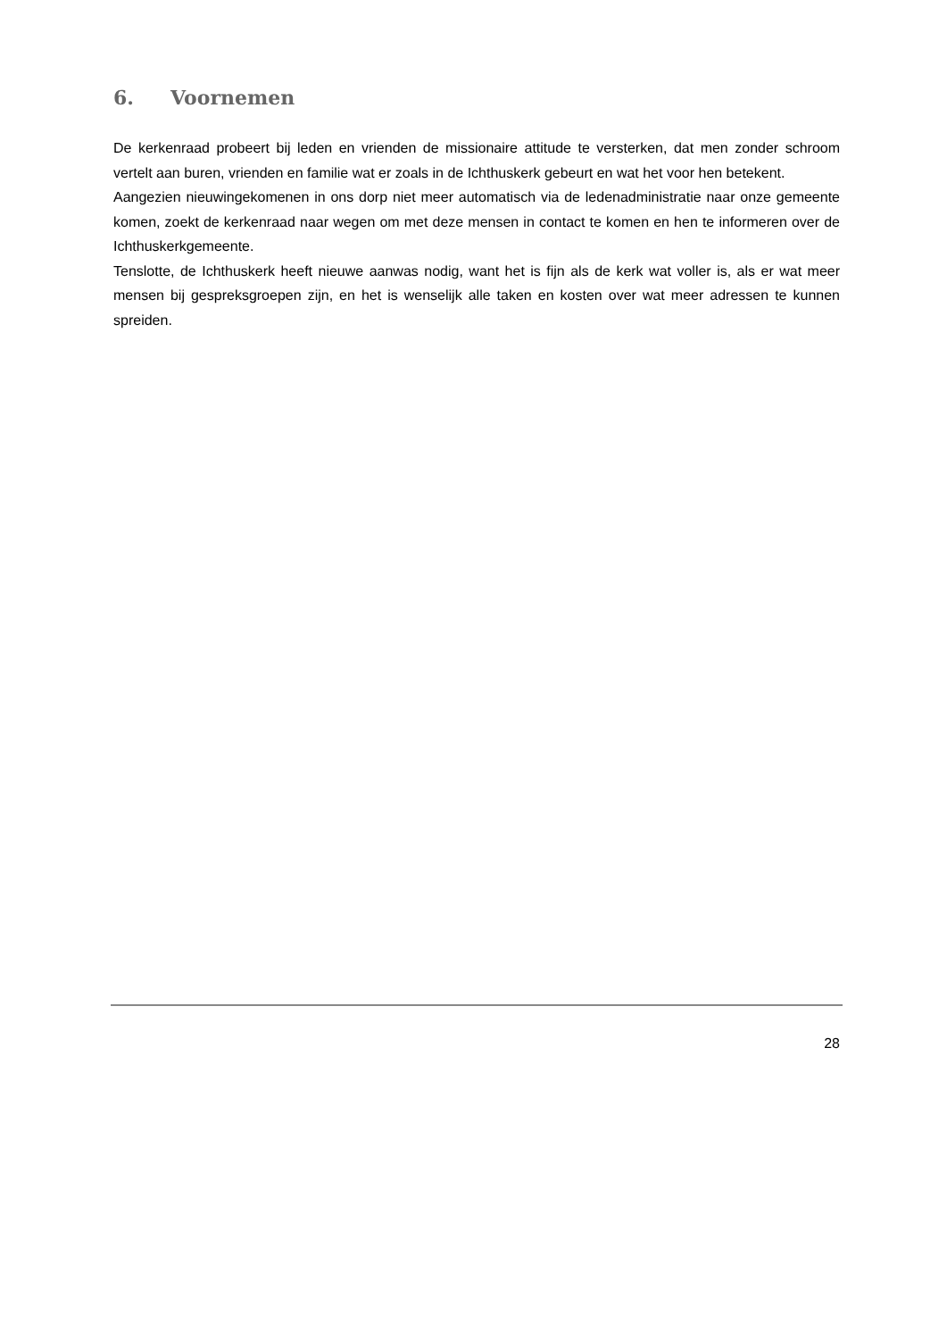6. Voornemen
De kerkenraad probeert bij leden en vrienden de missionaire attitude te versterken, dat men zonder schroom vertelt aan buren, vrienden en familie wat er zoals in de Ichthuskerk gebeurt en wat het voor hen betekent.
Aangezien nieuwingekomenen in ons dorp niet meer automatisch via de ledenadministratie naar onze gemeente komen, zoekt de kerkenraad naar wegen om met deze mensen in contact te komen en hen te informeren over de Ichthuskerkgemeente.
Tenslotte, de Ichthuskerk heeft nieuwe aanwas nodig, want het is fijn als de kerk wat voller is, als er wat meer mensen bij gespreksgroepen zijn, en het is wenselijk alle taken en kosten over wat meer adressen te kunnen spreiden.
28